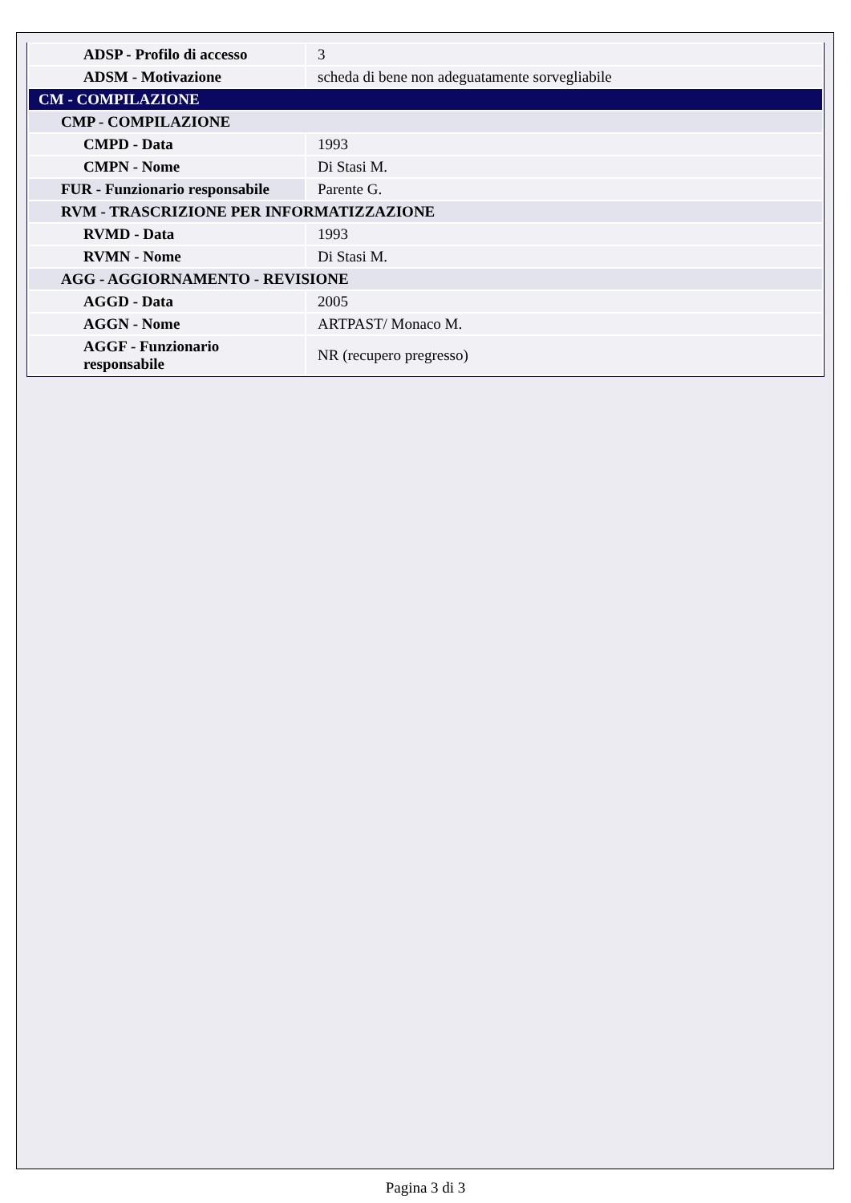| ADSP - Profilo di accesso | 3 |
| ADSM - Motivazione | scheda di bene non adeguatamente sorvegliabile |
| CM - COMPILAZIONE | |
| CMP - COMPILAZIONE | |
| CMPD - Data | 1993 |
| CMPN - Nome | Di Stasi M. |
| FUR - Funzionario responsabile | Parente G. |
| RVM - TRASCRIZIONE PER INFORMATIZZAZIONE | |
| RVMD - Data | 1993 |
| RVMN - Nome | Di Stasi M. |
| AGG - AGGIORNAMENTO - REVISIONE | |
| AGGD - Data | 2005 |
| AGGN - Nome | ARTPAST/ Monaco M. |
| AGGF - Funzionario responsabile | NR (recupero pregresso) |
Pagina 3 di 3